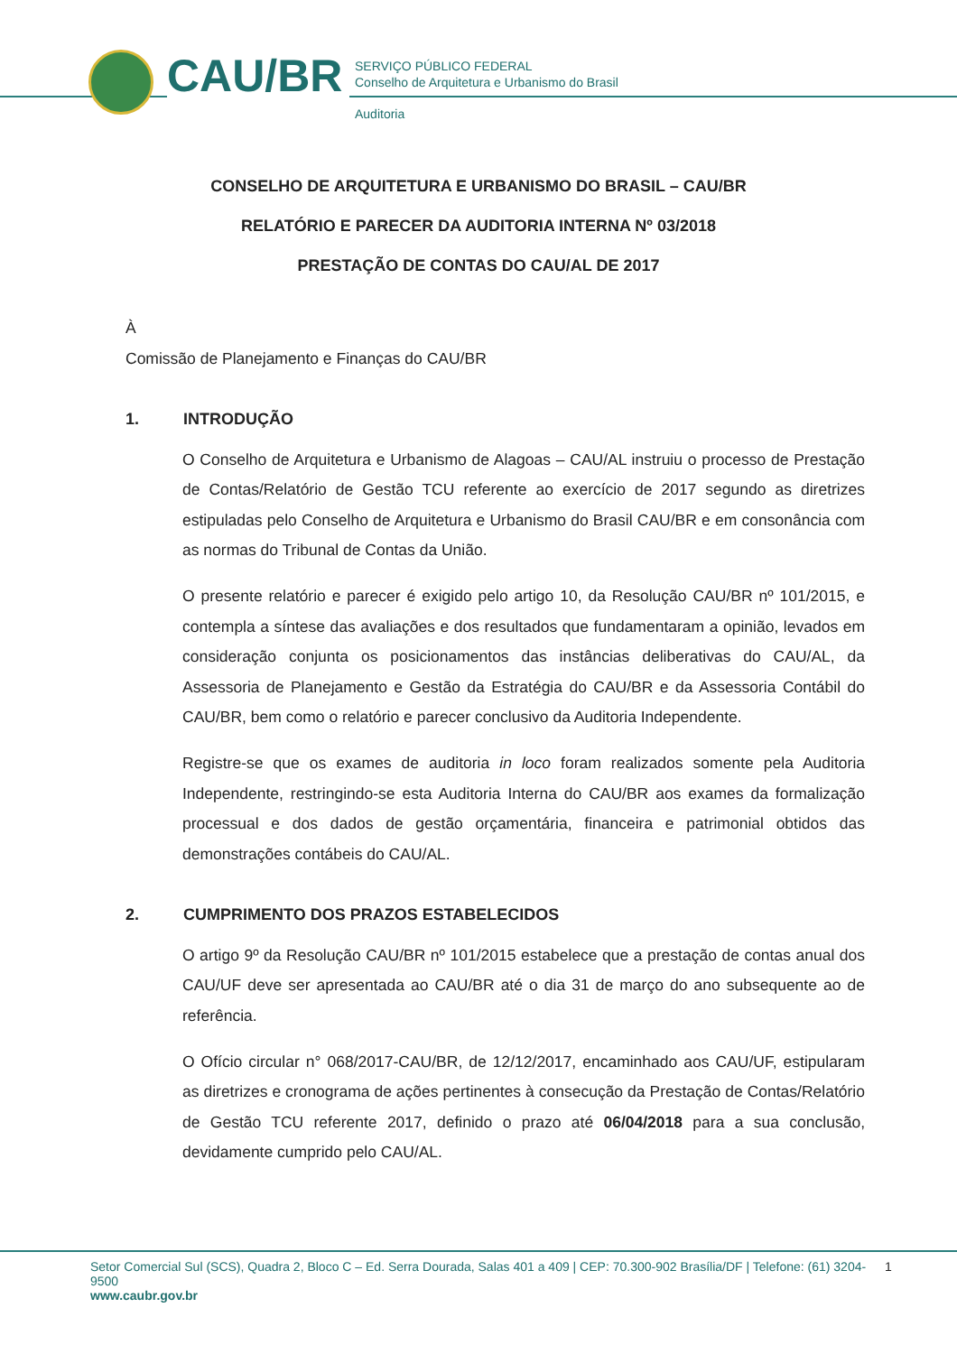CAU/BR
SERVIÇO PÚBLICO FEDERAL
Conselho de Arquitetura e Urbanismo do Brasil
Auditoria
CONSELHO DE ARQUITETURA E URBANISMO DO BRASIL – CAU/BR
RELATÓRIO E PARECER DA AUDITORIA INTERNA Nº 03/2018
PRESTAÇÃO DE CONTAS DO CAU/AL DE 2017
À
Comissão de Planejamento e Finanças do CAU/BR
1. INTRODUÇÃO
O Conselho de Arquitetura e Urbanismo de Alagoas – CAU/AL instruiu o processo de Prestação de Contas/Relatório de Gestão TCU referente ao exercício de 2017 segundo as diretrizes estipuladas pelo Conselho de Arquitetura e Urbanismo do Brasil CAU/BR e em consonância com as normas do Tribunal de Contas da União.
O presente relatório e parecer é exigido pelo artigo 10, da Resolução CAU/BR nº 101/2015, e contempla a síntese das avaliações e dos resultados que fundamentaram a opinião, levados em consideração conjunta os posicionamentos das instâncias deliberativas do CAU/AL, da Assessoria de Planejamento e Gestão da Estratégia do CAU/BR e da Assessoria Contábil do CAU/BR, bem como o relatório e parecer conclusivo da Auditoria Independente.
Registre-se que os exames de auditoria in loco foram realizados somente pela Auditoria Independente, restringindo-se esta Auditoria Interna do CAU/BR aos exames da formalização processual e dos dados de gestão orçamentária, financeira e patrimonial obtidos das demonstrações contábeis do CAU/AL.
2. CUMPRIMENTO DOS PRAZOS ESTABELECIDOS
O artigo 9º da Resolução CAU/BR nº 101/2015 estabelece que a prestação de contas anual dos CAU/UF deve ser apresentada ao CAU/BR até o dia 31 de março do ano subsequente ao de referência.
O Ofício circular n° 068/2017-CAU/BR, de 12/12/2017, encaminhado aos CAU/UF, estipularam as diretrizes e cronograma de ações pertinentes à consecução da Prestação de Contas/Relatório de Gestão TCU referente 2017, definido o prazo até 06/04/2018 para a sua conclusão, devidamente cumprido pelo CAU/AL.
Setor Comercial Sul (SCS), Quadra 2, Bloco C – Ed. Serra Dourada, Salas 401 a 409 | CEP: 70.300-902 Brasília/DF | Telefone: (61) 3204-9500
www.caubr.gov.br
1